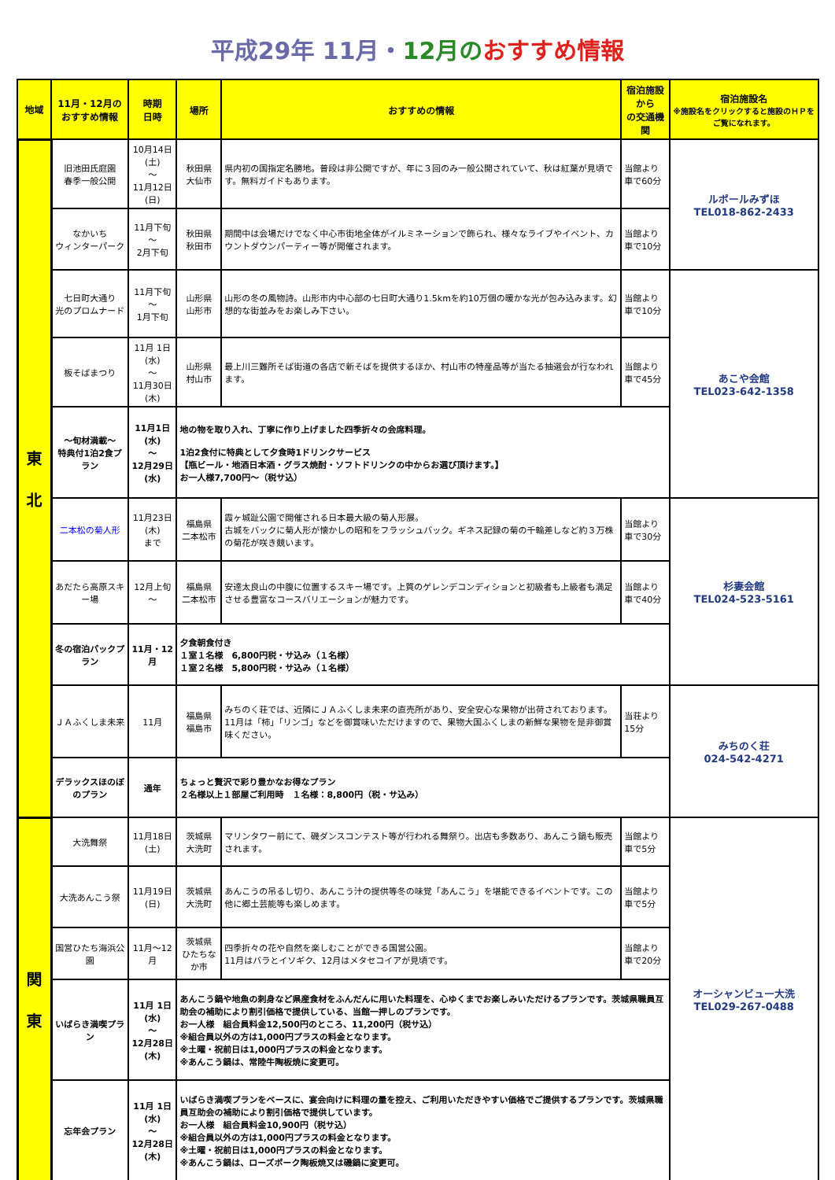平成29年 11月・12月の おすすめ情報
| 地域 | 11月・12月の おすすめ情報 | 時期 日時 | 場所 | おすすめの情報 | 宿泊施設から の交通機関 | 宿泊施設名 ※施設名をクリックすると施設のＨＰをご覧になれます。 |
| --- | --- | --- | --- | --- | --- | --- |
| 東 北 | 旧池田氏庭園 春季一般公開 | 10月14日(土) ～ 11月12日(日) | 秋田県 大仙市 | 県内初の国指定名勝地。普段は非公開ですが、年に３回のみ一般公開されていて、秋は紅葉が見頃です。無料ガイドもあります。 | 当館より 車で60分 | ルポールみずほ TEL018-862-2433 |
| | なかいち ウィンターパーク | 11月下旬 ～ 2月下旬 | 秋田県 秋田市 | 期間中は会場だけでなく中心市街地全体がイルミネーションで飾られ、様々なライブやイベント、カウントダウンパーティー等が開催されます。 | 当館より 車で10分 | |
| | 七日町大通り 光のプロムナード | 11月下旬 ～ 1月下旬 | 山形県 山形市 | 山形の冬の風物詩。山形市内中心部の七日町大通り1.5kmを約10万個の暖かな光が包み込みます。幻想的な街並みをお楽しみ下さい。 | 当館より 車で10分 | あこや会館 TEL023-642-1358 |
| | 板そばまつり | 11月 1日(水) ～ 11月30日(木) | 山形県 村山市 | 最上川三難所そば街道の各店で新そばを提供するほか、村山市の特産品等が当たる抽選会が行なわれます。 | 当館より 車で45分 | |
| | ～旬材満載～ 特典付1泊2食プラン | 11月1日(水) ～ 12月29日(水) | 地の物を取り入れ、丁寧に作り上げました四季折々の会席料理。 1泊2食付に特典として夕食時1ドリンクサービス 【瓶ビール・地酒日本酒・グラス焼酎・ソフトドリンクの中からお選び頂けます。】 お一人様7,700円～（税サ込） | | | |
| | 二本松の菊人形 | 11月23日(木) まで | 福島県 二本松市 | 霞ヶ城趾公園で開催される日本最大級の菊人形展。 古城をバックに菊人形が懐かしの昭和をフラッシュバック。ギネス記録の菊の千輪差しなど約３万株の菊花が咲き競います。 | 当館より 車で30分 | 杉妻会館 TEL024-523-5161 |
| | あだたら高原スキー場 | 12月上旬 ～ | 福島県 二本松市 | 安達太良山の中腹に位置するスキー場です。上質のゲレンデコンディションと初級者も上級者も満足させる豊富なコースバリエーションが魅力です。 | 当館より 車で40分 | |
| | 冬の宿泊パックプラン | 11月・12月 | 夕食朝食付き １室１名様 6,800円税・サ込み（１名様） １室２名様 5,800円税・サ込み（１名様） | | | |
| | ＪＡふくしま未来 | 11月 | 福島県 福島市 | みちのく荘では、近隣にＪＡふくしま未来の直売所があり、安全安心な果物が出荷されております。 11月は「柿」「リンゴ」などを御賞味いただけますので、果物大国ふくしまの新鮮な果物を是非御賞味ください。 | 当荘より 15分 | みちのく荘 024-542-4271 |
| | デラックスほのぼのプラン | 通年 | ちょっと贅沢で彩り豊かなお得なプラン ２名様以上１部屋ご利用時 １名様：8,800円（税・サ込み） | | | |
| 関 東 | 大洗舞祭 | 11月18日(土) | 茨城県 大洗町 | マリンタワー前にて、磯ダンスコンテスト等が行われる舞祭り。出店も多数あり、あんこう鍋も販売されます。 | 当館より 車で5分 | オーシャンビュー大洗 TEL029-267-0488 |
| | 大洗あんこう祭 | 11月19日(日) | 茨城県 大洗町 | あんこうの吊るし切り、あんこう汁の提供等冬の味覚「あんこう」を堪能できるイベントです。この他に郷土芸能等も楽しめます。 | 当館より 車で5分 | |
| | 国営ひたち海浜公園 | 11月～12月 | 茨城県 ひたちなか市 | 四季折々の花や自然を楽しむことができる国営公園。 11月はバラとイソギク、12月はメタセコイアが見頃です。 | 当館より 車で20分 | |
| | いばらき満喫プラン | 11月 1日(水) ～ 12月28日(木) | あんこう鍋や地魚の刺身など県産食材をふんだんに用いた料理を、心ゆくまでお楽しみいただけるプランです。茨城県職員互助会の補助により割引価格で提供している、当館一押しのプランです。 お一人様 組合員料金12,500円のところ、11,200円（税サ込） ※組合員以外の方は1,000円プラスの料金となります。 ※土曜・祝前日は1,000円プラスの料金となります。 ※あんこう鍋は、常陸牛陶板焼に変更可。 | | | |
| | 忘年会プラン | 11月 1日(水) ～ 12月28日(木) | いばらき満喫プランをベースに、宴会向けに料理の量を控え、ご利用いただきやすい価格でご提供するプランです。茨城県職員互助会の補助により割引価格で提供しています。 お一人様 組合員料金10,900円（税サ込） ※組合員以外の方は1,000円プラスの料金となります。 ※土曜・祝前日は1,000円プラスの料金となります。 ※あんこう鍋は、ローズポーク陶板焼又は磯鍋に変更可。 | | | |